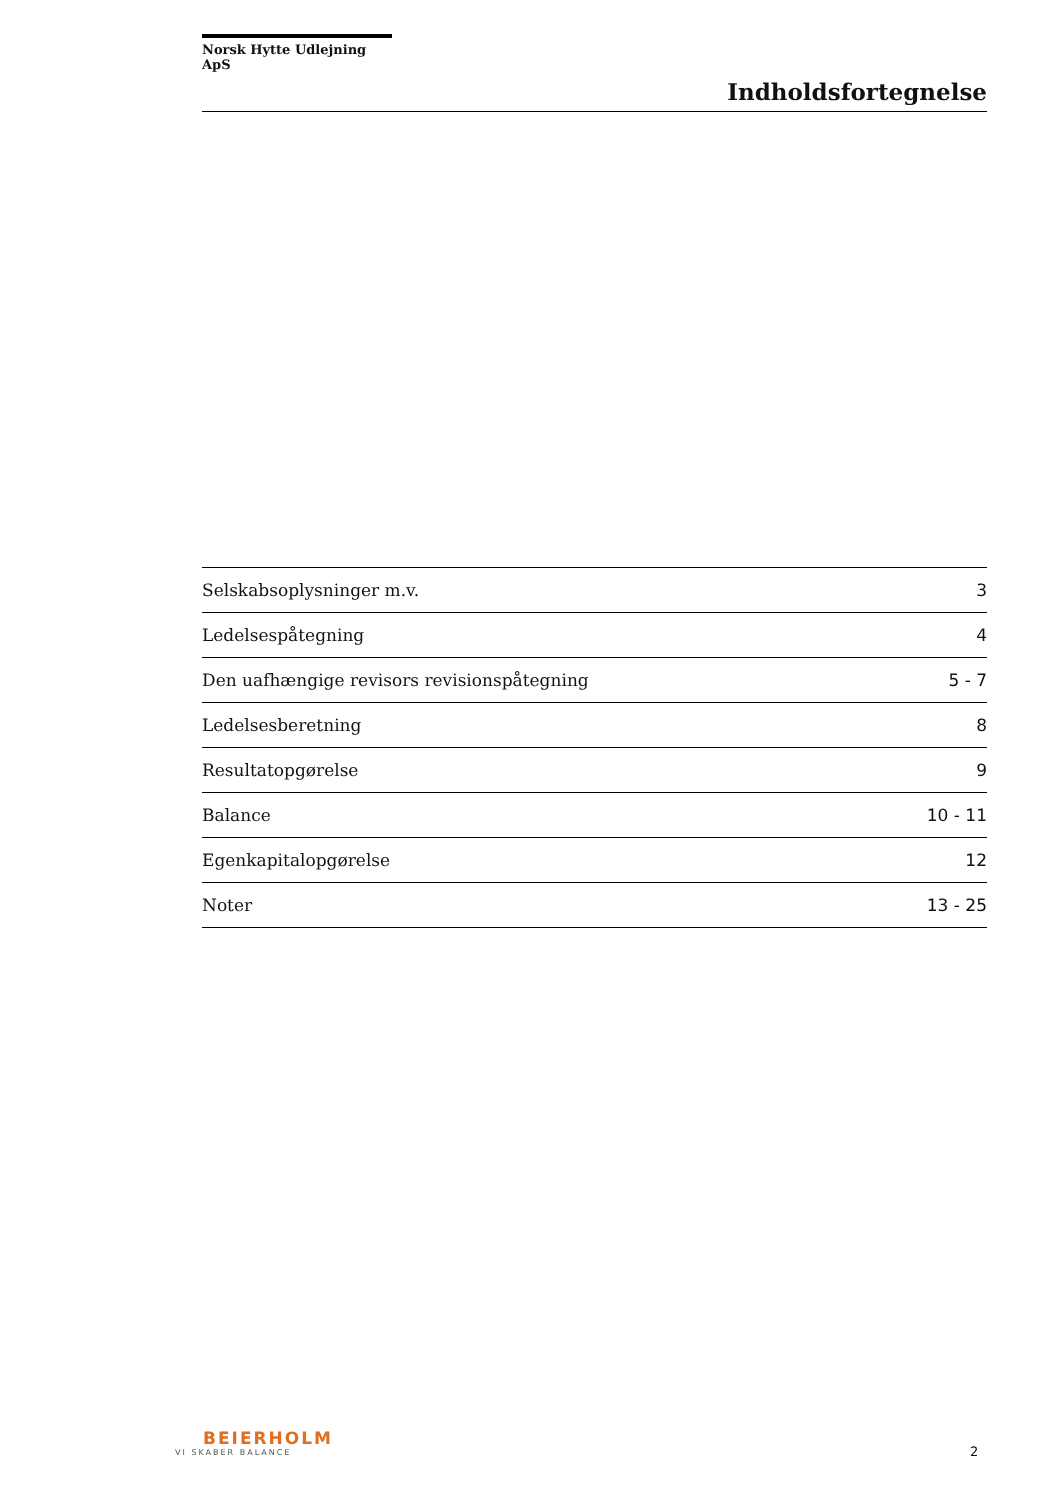Norsk Hytte Udlejning ApS
Indholdsfortegnelse
| Selskabsoplysninger m.v. | 3 |
| Ledelsespåtegning | 4 |
| Den uafhængige revisors revisionspåtegning | 5 - 7 |
| Ledelsesberetning | 8 |
| Resultatopgørelse | 9 |
| Balance | 10 - 11 |
| Egenkapitalopgørelse | 12 |
| Noter | 13 - 25 |
BEIERHOLM
VI SKABER BALANCE
2